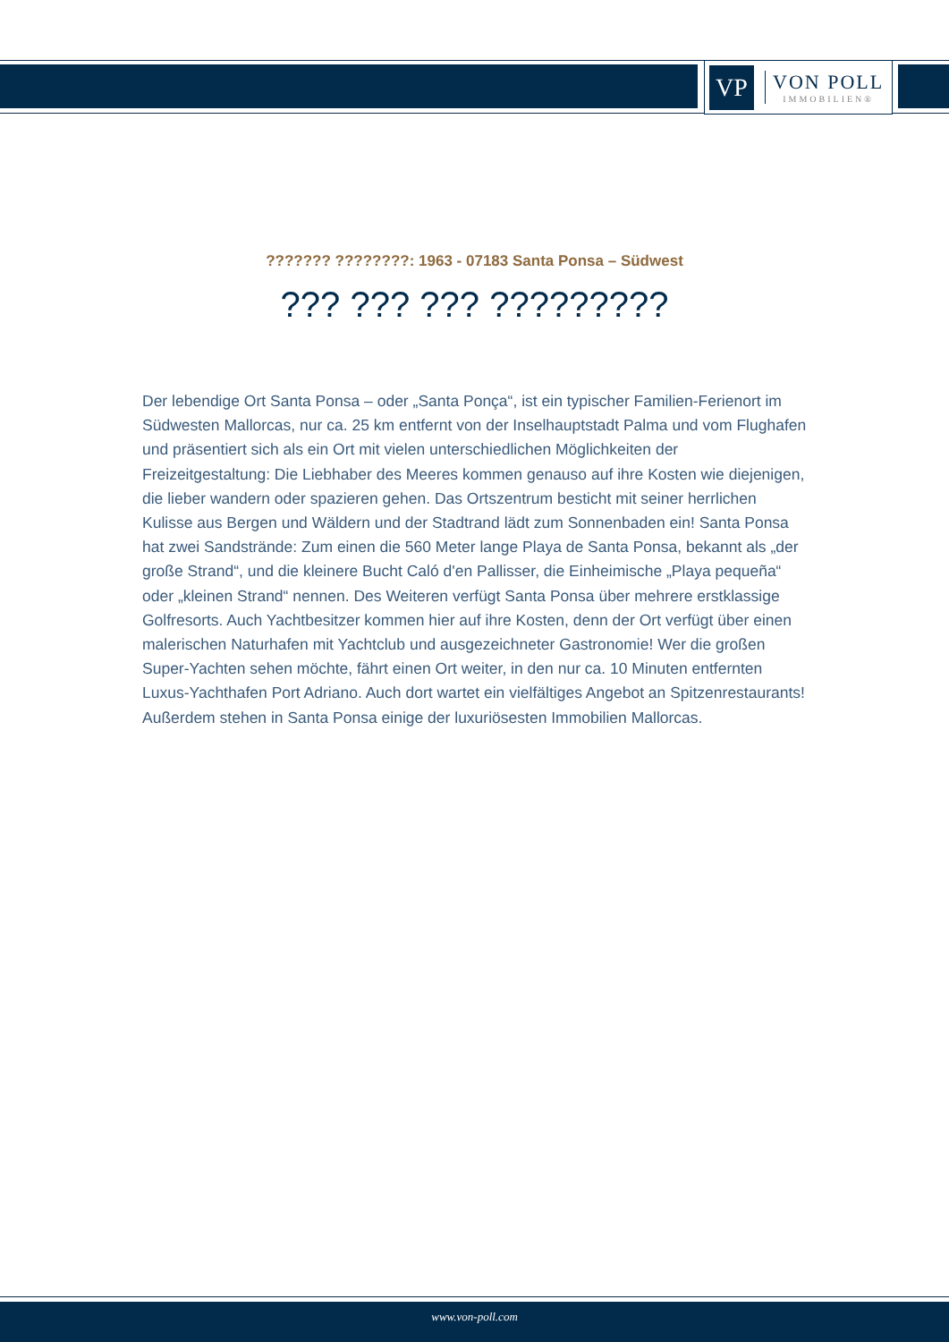VP
VON POLL
IMMOBILIEN®
??????? ????????: 1963 - 07183 Santa Ponsa – Südwest
??? ??? ??? ?????????
Der lebendige Ort Santa Ponsa – oder „Santa Ponça“, ist ein typischer Familien-Ferienort im Südwesten Mallorcas, nur ca. 25 km entfernt von der Inselhauptstadt Palma und vom Flughafen und präsentiert sich als ein Ort mit vielen unterschiedlichen Möglichkeiten der Freizeitgestaltung: Die Liebhaber des Meeres kommen genauso auf ihre Kosten wie diejenigen, die lieber wandern oder spazieren gehen. Das Ortszentrum besticht mit seiner herrlichen Kulisse aus Bergen und Wäldern und der Stadtrand lädt zum Sonnenbaden ein! Santa Ponsa hat zwei Sandstrände: Zum einen die 560 Meter lange Playa de Santa Ponsa, bekannt als „der große Strand“, und die kleinere Bucht Caló d'en Pallisser, die Einheimische „Playa pequeña“ oder „kleinen Strand“ nennen. Des Weiteren verfügt Santa Ponsa über mehrere erstklassige Golfresorts. Auch Yachtbesitzer kommen hier auf ihre Kosten, denn der Ort verfügt über einen malerischen Naturhafen mit Yachtclub und ausgezeichneter Gastronomie! Wer die großen Super-Yachten sehen möchte, fährt einen Ort weiter, in den nur ca. 10 Minuten entfernten Luxus-Yachthafen Port Adriano. Auch dort wartet ein vielfältiges Angebot an Spitzenrestaurants! Außerdem stehen in Santa Ponsa einige der luxuriösesten Immobilien Mallorcas.
www.von-poll.com